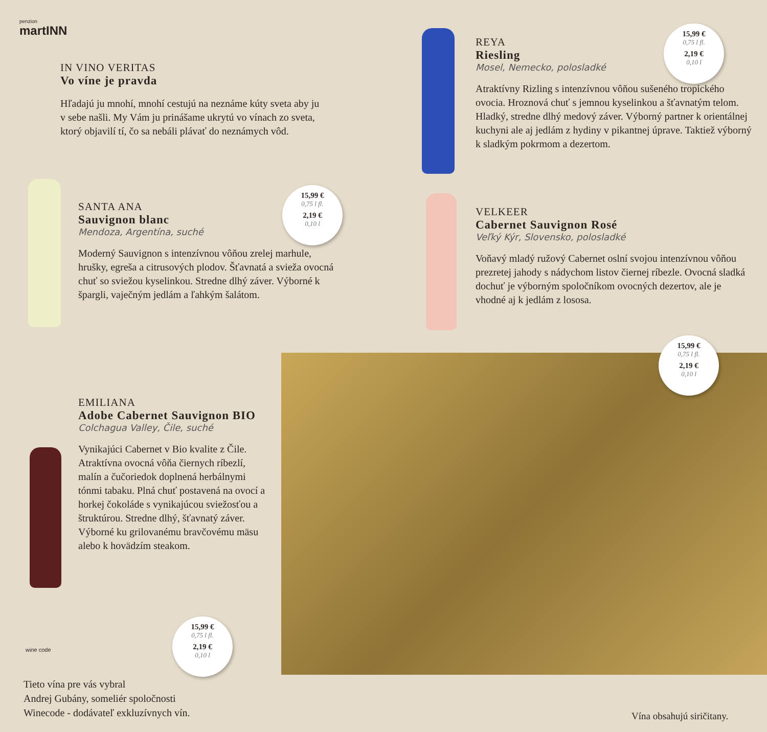penzion
martINN
IN VINO VERITAS
Vo víne je pravda
Hľadajú ju mnohí, mnohí cestujú na neznáme kúty sveta aby ju v sebe našli. My Vám ju prinášame ukrytú vo vínach zo sveta, ktorý objavilí tí, čo sa nebáli plávať do neznámych vôd.
SANTA ANA
Sauvignon blanc
Mendoza, Argentína, suché
Moderný Sauvignon s intenzívnou vôňou zrelej marhule, hrušky, egreša a citrusových plodov. Šťavnatá a svieža ovocná chuť so sviežou kyselinkou. Stredne dlhý záver. Výborné k špargli, vaječným jedlám a ľahkým šalátom.
15,99 €
0,75 l fl.
2,19 €
0,10 l
REYA
Riesling
Mosel, Nemecko, polosladké
Atraktívny Rizling s intenzívnou vôňou sušeného tropického ovocia. Hroznová chuť s jemnou kyselinkou a šťavnatým telom. Hladký, stredne dlhý medový záver. Výborný partner k orientálnej kuchyni ale aj jedlám z hydiny v pikantnej úprave. Taktiež výborný k sladkým pokrmom a dezertom.
15,99 €
0,75 l fl.
2,19 €
0,10 l
VELKEER
Cabernet Sauvignon Rosé
Veľký Kýr, Slovensko, polosladké
Voňavý mladý ružový Cabernet oslní svojou intenzívnou vôňou prezretej jahody s nádychom listov čiernej ríbezle. Ovocná sladká dochuť je výborným spoločníkom ovocných dezertov, ale je vhodné aj k jedlám z lososa.
15,99 €
0,75 l fl.
2,19 €
0,10 l
EMILIANA
Adobe Cabernet Sauvignon BIO
Colchagua Valley, Čile, suché
Vynikajúci Cabernet v Bio kvalite z Čile. Atraktívna ovocná vôňa čiernych ríbezlí, malín a čučoriedok doplnená herbálnymi tónmi tabaku. Plná chuť postavená na ovocí a horkej čokoláde s vynikajúcou sviežosťou a štruktúrou. Stredne dlhý, šťavnatý záver. Výborné ku grilovanému bravčovému mäsu alebo k hovädzím steakom.
15,99 €
0,75 l fl.
2,19 €
0,10 l
wine code
Tieto vína pre vás vybral
Andrej Gubány, someliér spoločnosti
Winecode - dodávateľ exkluzívnych vín.
Vína obsahujú siričitany.